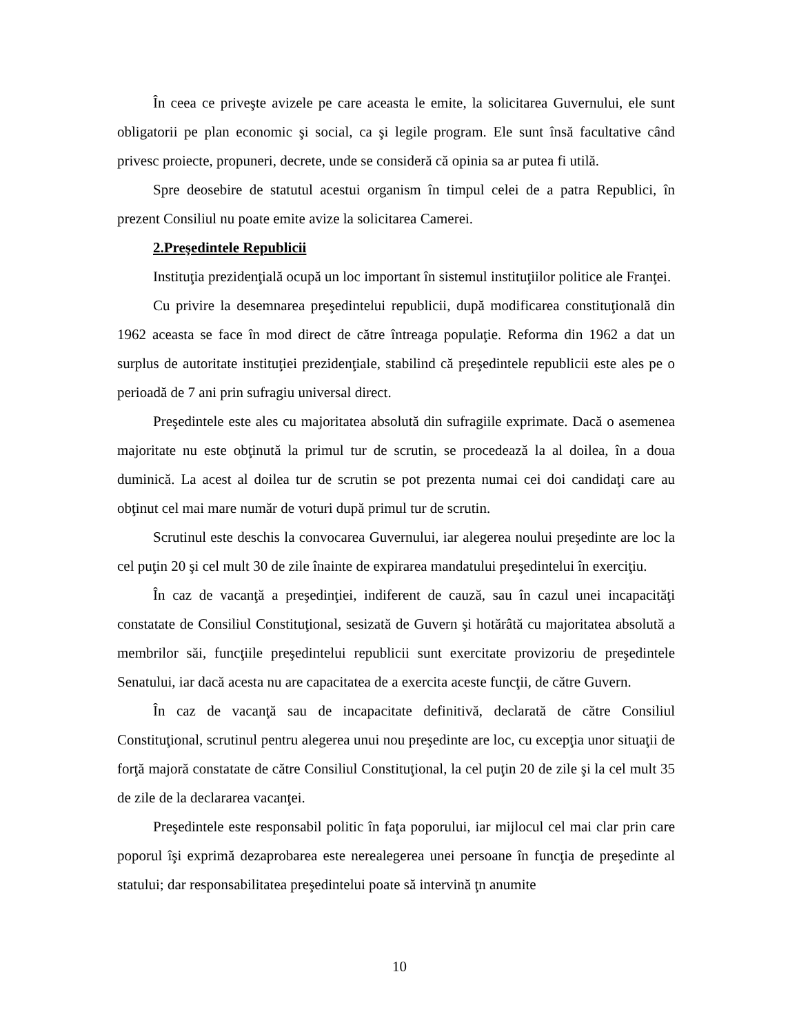În ceea ce priveşte avizele pe care aceasta le emite, la solicitarea Guvernului, ele sunt obligatorii pe plan economic şi social, ca şi legile program. Ele sunt însă facultative când privesc proiecte, propuneri, decrete, unde se consideră că opinia sa ar putea fi utilă.
Spre deosebire de statutul acestui organism în timpul celei de a patra Republici, în prezent Consiliul nu poate emite avize la solicitarea Camerei.
2.Preşedintele Republicii
Instituţia prezidenţială ocupă un loc important în sistemul instituţiilor politice ale Franţei.
Cu privire la desemnarea preşedintelui republicii, după modificarea constituţională din 1962 aceasta se face în mod direct de către întreaga populaţie. Reforma din 1962 a dat un surplus de autoritate instituţiei prezidenţiale, stabilind că preşedintele republicii este ales pe o perioadă de 7 ani prin sufragiu universal direct.
Preşedintele este ales cu majoritatea absolută din sufragiile exprimate. Dacă o asemenea majoritate nu este obţinută la primul tur de scrutin, se procedează la al doilea, în a doua duminică. La acest al doilea tur de scrutin se pot prezenta numai cei doi candidaţi care au obţinut cel mai mare număr de voturi după primul tur de scrutin.
Scrutinul este deschis la convocarea Guvernului, iar alegerea noului preşedinte are loc la cel puţin 20 şi cel mult 30 de zile înainte de expirarea mandatului preşedintelui în exerciţiu.
În caz de vacanţă a preşedinţiei, indiferent de cauză, sau în cazul unei incapacităţi constatate de Consiliul Constituţional, sesizată de Guvern şi hotărâtă cu majoritatea absolută a membrilor săi, funcţiile preşedintelui republicii sunt exercitate provizoriu de preşedintele Senatului, iar dacă acesta nu are capacitatea de a exercita aceste funcţii, de către Guvern.
În caz de vacanţă sau de incapacitate definitivă, declarată de către Consiliul Constituţional, scrutinul pentru alegerea unui nou preşedinte are loc, cu excepţia unor situaţii de forţă majoră constatate de către Consiliul Constituţional, la cel puţin 20 de zile şi la cel mult 35 de zile de la declararea vacanţei.
Preşedintele este responsabil politic în faţa poporului, iar mijlocul cel mai clar prin care poporul îşi exprimă dezaprobarea este nerealegerea unei persoane în funcţia de preşedinte al statului; dar responsabilitatea preşedintelui poate să intervină ţn anumite
10